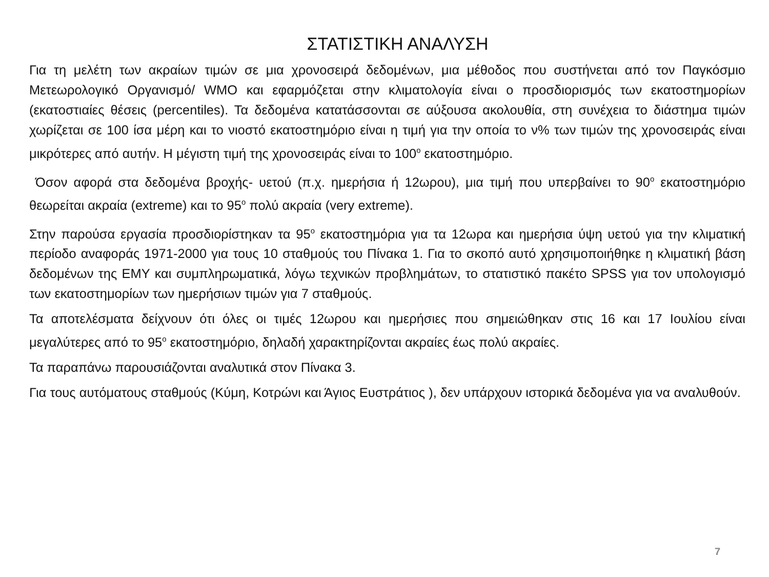ΣΤΑΤΙΣΤΙΚΗ ΑΝΑΛΥΣΗ
Για τη μελέτη των ακραίων τιμών σε μια χρονοσειρά δεδομένων, μια μέθοδος που συστήνεται από τον Παγκόσμιο Μετεωρολογικό Οργανισμό/ WMO και εφαρμόζεται στην κλιματολογία είναι ο προσδιορισμός των εκατοστημορίων (εκατοστιαίες θέσεις (percentiles). Τα δεδομένα κατατάσσονται σε αύξουσα ακολουθία, στη συνέχεια το διάστημα τιμών χωρίζεται σε 100 ίσα μέρη και το νιοστό εκατοστημόριο είναι η τιμή για την οποία το ν% των τιμών της χρονοσειράς είναι μικρότερες από αυτήν. Η μέγιστη τιμή της χρονοσειράς είναι το 100<sup>ο</sup> εκατοστημόριο.
Όσον αφορά στα δεδομένα βροχής- υετού (π.χ. ημερήσια ή 12ωρου), μια τιμή που υπερβαίνει το 90<sup>ο</sup> εκατοστημόριο θεωρείται ακραία (extreme) και το 95<sup>ο</sup> πολύ ακραία (very extreme).
Στην παρούσα εργασία προσδιορίστηκαν τα 95<sup>ο</sup> εκατοστημόρια για τα 12ωρα και ημερήσια ύψη υετού για την κλιματική περίοδο αναφοράς 1971-2000 για τους 10 σταθμούς του Πίνακα 1. Για το σκοπό αυτό χρησιμοποιήθηκε η κλιματική βάση δεδομένων της ΕΜΥ και συμπληρωματικά, λόγω τεχνικών προβλημάτων, το στατιστικό πακέτο SPSS για τον υπολογισμό των εκατοστημορίων των ημερήσιων τιμών για 7 σταθμούς.
Τα αποτελέσματα δείχνουν ότι όλες οι τιμές 12ωρου και ημερήσιες που σημειώθηκαν στις 16 και 17 Ιουλίου είναι μεγαλύτερες από το 95<sup>ο</sup> εκατοστημόριο, δηλαδή χαρακτηρίζονται ακραίες έως πολύ ακραίες.
Τα παραπάνω παρουσιάζονται αναλυτικά στον Πίνακα 3.
Για τους αυτόματους σταθμούς (Κύμη, Κοτρώνι και Άγιος Ευστράτιος ), δεν υπάρχουν ιστορικά δεδομένα για να αναλυθούν.
7